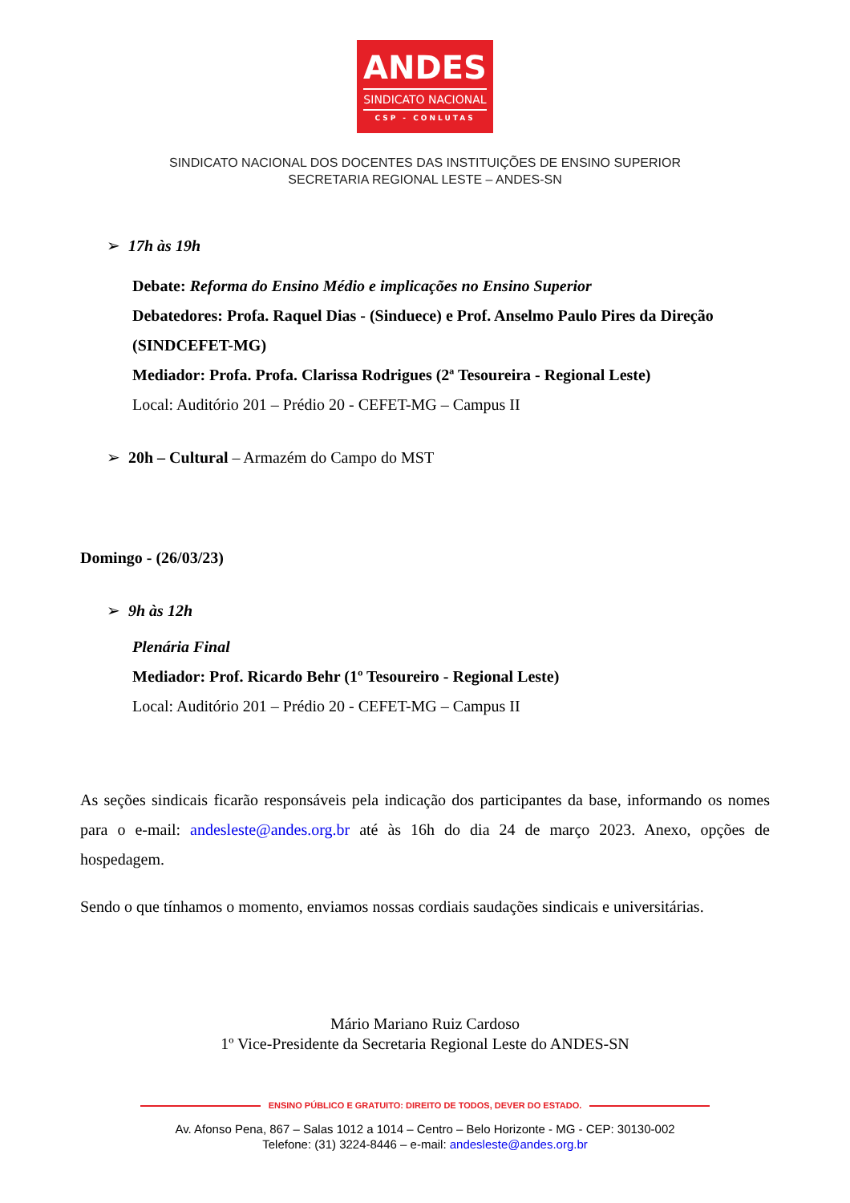ANDES
SINDICATO NACIONAL
CSP - CONLUTAS
SINDICATO NACIONAL DOS DOCENTES DAS INSTITUIÇÕES DE ENSINO SUPERIOR
SECRETARIA REGIONAL LESTE – ANDES-SN
➢ 17h às 19h
Debate: Reforma do Ensino Médio e implicações no Ensino Superior
Debatedores: Profa. Raquel Dias - (Sinduece) e Prof. Anselmo Paulo Pires da Direção (SINDCEFET-MG)
Mediador: Profa. Profa. Clarissa Rodrigues (2ª Tesoureira - Regional Leste)
Local: Auditório 201 – Prédio 20 - CEFET-MG – Campus II
➢ 20h – Cultural – Armazém do Campo do MST
Domingo - (26/03/23)
➢ 9h às 12h
Plenária Final
Mediador: Prof. Ricardo Behr (1º Tesoureiro - Regional Leste)
Local: Auditório 201 – Prédio 20 - CEFET-MG – Campus II
As seções sindicais ficarão responsáveis pela indicação dos participantes da base, informando os nomes para o e-mail: andesleste@andes.org.br até às 16h do dia 24 de março 2023. Anexo, opções de hospedagem.
Sendo o que tínhamos o momento, enviamos nossas cordiais saudações sindicais e universitárias.
Mário Mariano Ruiz Cardoso
1º Vice-Presidente da Secretaria Regional Leste do ANDES-SN
ENSINO PÚBLICO E GRATUITO: DIREITO DE TODOS, DEVER DO ESTADO.
Av. Afonso Pena, 867 – Salas 1012 a 1014 – Centro – Belo Horizonte - MG - CEP: 30130-002
Telefone: (31) 3224-8446 – e-mail: andesleste@andes.org.br